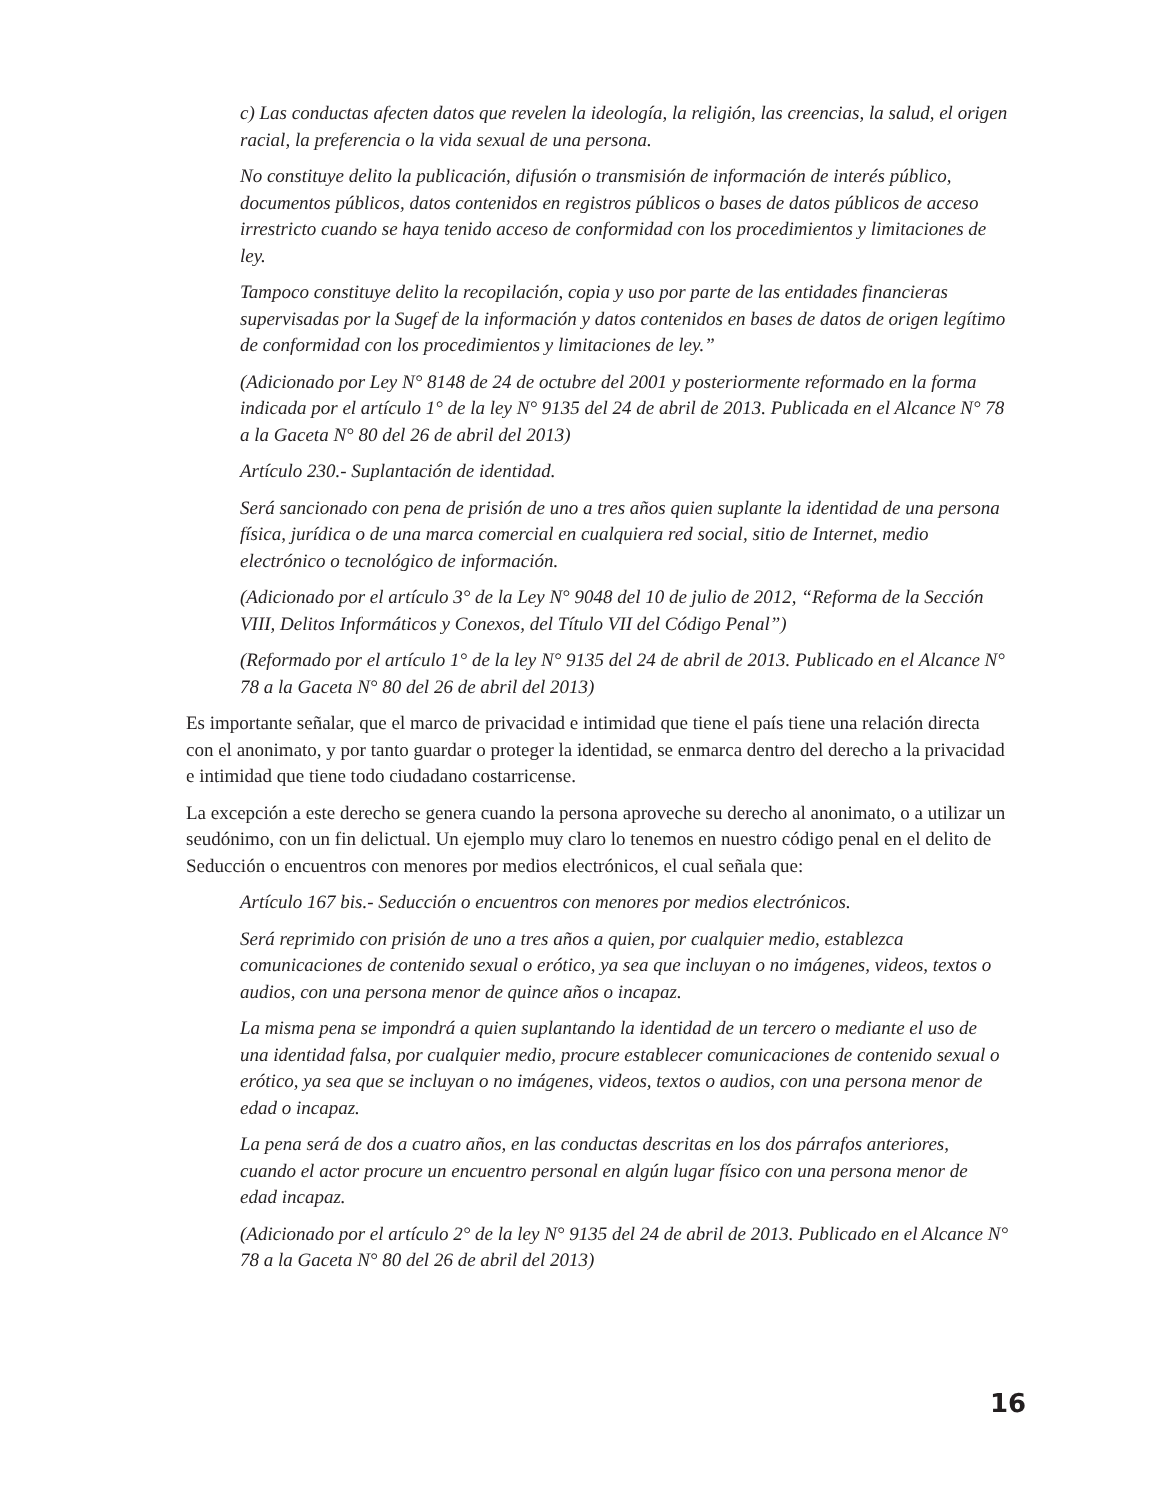c) Las conductas afecten datos que revelen la ideología, la religión, las creencias, la salud, el origen racial, la preferencia o la vida sexual de una persona.
No constituye delito la publicación, difusión o transmisión de información de interés público, documentos públicos, datos contenidos en registros públicos o bases de datos públicos de acceso irrestricto cuando se haya tenido acceso de conformidad con los procedimientos y limitaciones de ley.
Tampoco constituye delito la recopilación, copia y uso por parte de las entidades financieras supervisadas por la Sugef de la información y datos contenidos en bases de datos de origen legítimo de conformidad con los procedimientos y limitaciones de ley.”
(Adicionado por Ley N° 8148 de 24 de octubre del 2001 y posteriormente reformado en la forma indicada por el artículo 1° de la ley N° 9135 del 24 de abril de 2013. Publicada en el Alcance N° 78 a la Gaceta N° 80 del 26 de abril del 2013)
Artículo 230.- Suplantación de identidad.
Será sancionado con pena de prisión de uno a tres años quien suplante la identidad de una persona física, jurídica o de una marca comercial en cualquiera red social, sitio de Internet, medio electrónico o tecnológico de información.
(Adicionado por el artículo 3° de la Ley N° 9048 del 10 de julio de 2012, “Reforma de la Sección VIII, Delitos Informáticos y Conexos, del Título VII del Código Penal”)
(Reformado por el artículo 1° de la ley N° 9135 del 24 de abril de 2013. Publicado en el Alcance N° 78 a la Gaceta N° 80 del 26 de abril del 2013)
Es importante señalar, que el marco de privacidad e intimidad que tiene el país tiene una relación directa con el anonimato, y por tanto guardar o proteger la identidad, se enmarca dentro del derecho a la privacidad e intimidad que tiene todo ciudadano costarricense.
La excepción a este derecho se genera cuando la persona aproveche su derecho al anonimato, o a utilizar un seudónimo, con un fin delictual. Un ejemplo muy claro lo tenemos en nuestro código penal en el delito de Seducción o encuentros con menores por medios electrónicos, el cual señala que:
Artículo 167 bis.- Seducción o encuentros con menores por medios electrónicos.
Será reprimido con prisión de uno a tres años a quien, por cualquier medio, establezca comunicaciones de contenido sexual o erótico, ya sea que incluyan o no imágenes, videos, textos o audios, con una persona menor de quince años o incapaz.
La misma pena se impondrá a quien suplantando la identidad de un tercero o mediante el uso de una identidad falsa, por cualquier medio, procure establecer comunicaciones de contenido sexual o erótico, ya sea que se incluyan o no imágenes, videos, textos o audios, con una persona menor de edad o incapaz.
La pena será de dos a cuatro años, en las conductas descritas en los dos párrafos anteriores, cuando el actor procure un encuentro personal en algún lugar físico con una persona menor de edad incapaz.
(Adicionado por el artículo 2° de la ley N° 9135 del 24 de abril de 2013. Publicado en el Alcance N° 78 a la Gaceta N° 80 del 26 de abril del 2013)
16